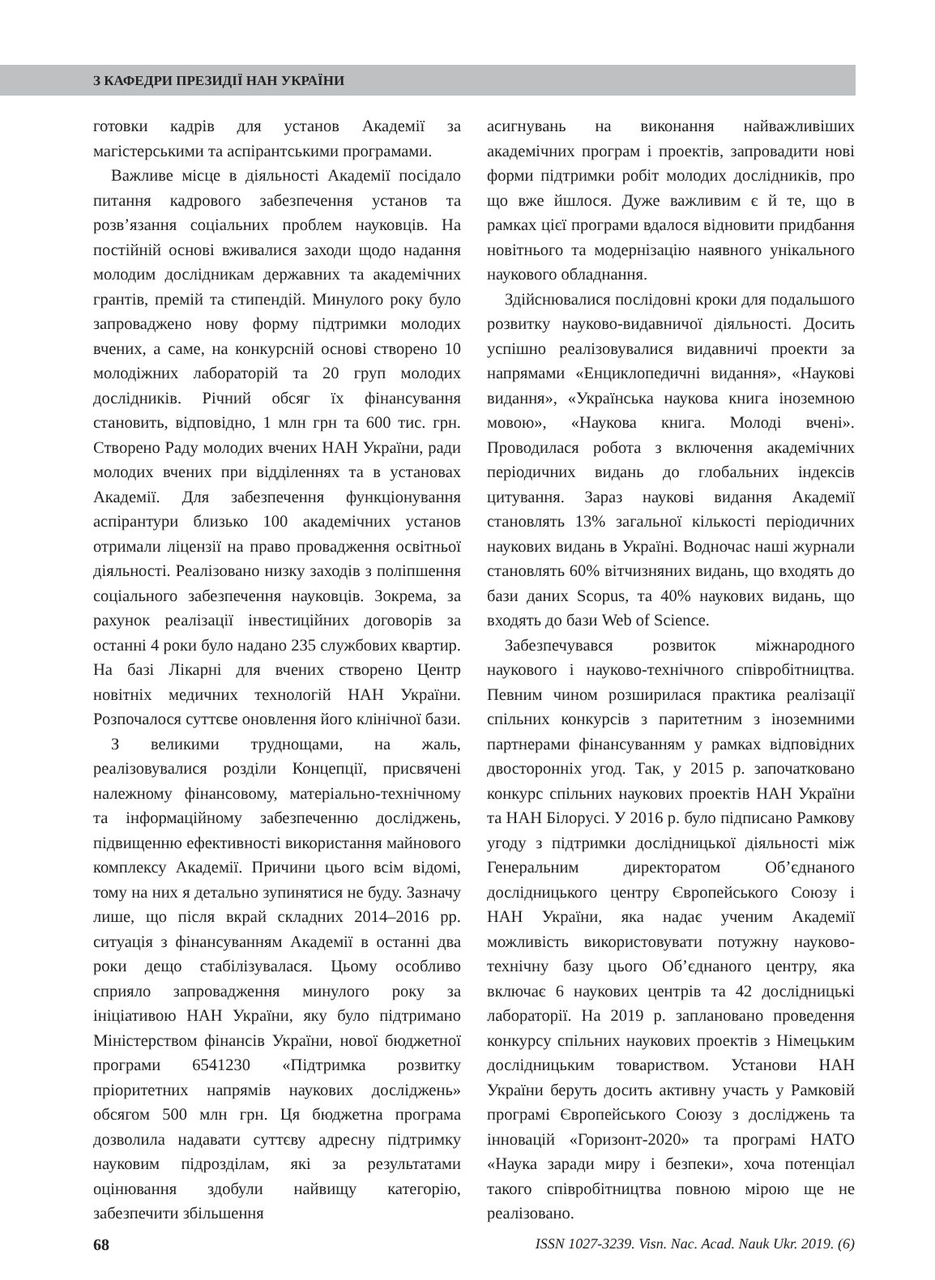З КАФЕДРИ ПРЕЗИДІЇ НАН УКРАЇНИ
готовки кадрів для установ Академії за магістерськими та аспірантськими програмами.
Важливе місце в діяльності Академії посідало питання кадрового забезпечення установ та розв’язання соціальних проблем науковців. На постійній основі вживалися заходи щодо надання молодим дослідникам державних та академічних грантів, премій та стипендій. Минулого року було запроваджено нову форму підтримки молодих вчених, а саме, на конкурсній основі створено 10 молодіжних лабораторій та 20 груп молодих дослідників. Річний обсяг їх фінансування становить, відповідно, 1 млн грн та 600 тис. грн. Створено Раду молодих вчених НАН України, ради молодих вчених при відділеннях та в установах Академії. Для забезпечення функціонування аспірантури близько 100 академічних установ отримали ліцензії на право провадження освітньої діяльності. Реалізовано низку заходів з поліпшення соціального забезпечення науковців. Зокрема, за рахунок реалізації інвестиційних договорів за останні 4 роки було надано 235 службових квартир. На базі Лікарні для вчених створено Центр новітніх медичних технологій НАН України. Розпочалося суттєве оновлення його клінічної бази.
З великими труднощами, на жаль, реалізовувалися розділи Концепції, присвячені належному фінансовому, матеріально-технічному та інформаційному забезпеченню досліджень, підвищенню ефективності використання майнового комплексу Академії. Причини цього всім відомі, тому на них я детально зупинятися не буду. Зазначу лише, що після вкрай складних 2014–2016 рр. ситуація з фінансуванням Академії в останні два роки дещо стабілізувалася. Цьому особливо сприяло запровадження минулого року за ініціативою НАН України, яку було підтримано Міністерством фінансів України, нової бюджетної програми 6541230 «Підтримка розвитку пріоритетних напрямів наукових досліджень» обсягом 500 млн грн. Ця бюджетна програма дозволила надавати суттєву адресну підтримку науковим підрозділам, які за результатами оцінювання здобули найвищу категорію, забезпечити збільшення
асигнувань на виконання найважливіших академічних програм і проектів, запровадити нові форми підтримки робіт молодих дослідників, про що вже йшлося. Дуже важливим є й те, що в рамках цієї програми вдалося відновити придбання новітнього та модернізацію наявного унікального наукового обладнання.
Здійснювалися послідовні кроки для подальшого розвитку науково-видавничої діяльності. Досить успішно реалізовувалися видавничі проекти за напрямами «Енциклопедичні видання», «Наукові видання», «Українська наукова книга іноземною мовою», «Наукова книга. Молоді вчені». Проводилася робота з включення академічних періодичних видань до глобальних індексів цитування. Зараз наукові видання Академії становлять 13% загальної кількості періодичних наукових видань в Україні. Водночас наші журнали становлять 60% вітчизняних видань, що входять до бази даних Scopus, та 40% наукових видань, що входять до бази Web of Science.
Забезпечувався розвиток міжнародного наукового і науково-технічного співробітництва. Певним чином розширилася практика реалізації спільних конкурсів з паритетним з іноземними партнерами фінансуванням у рамках відповідних двосторонніх угод. Так, у 2015 р. започатковано конкурс спільних наукових проектів НАН України та НАН Білорусі. У 2016 р. було підписано Рамкову угоду з підтримки дослідницької діяльності між Генеральним директоратом Об’єднаного дослідницького центру Європейського Союзу і НАН України, яка надає ученим Академії можливість використовувати потужну науково-технічну базу цього Об’єднаного центру, яка включає 6 наукових центрів та 42 дослідницькі лабораторії. На 2019 р. заплановано проведення конкурсу спільних наукових проектів з Німецьким дослідницьким товариством. Установи НАН України беруть досить активну участь у Рамковій програмі Європейського Союзу з досліджень та інновацій «Горизонт-2020» та програмі НАТО «Наука заради миру і безпеки», хоча потенціал такого співробітництва повною мірою ще не реалізовано.
68 ISSN 1027-3239. Visn. Nac. Acad. Nauk Ukr. 2019. (6)